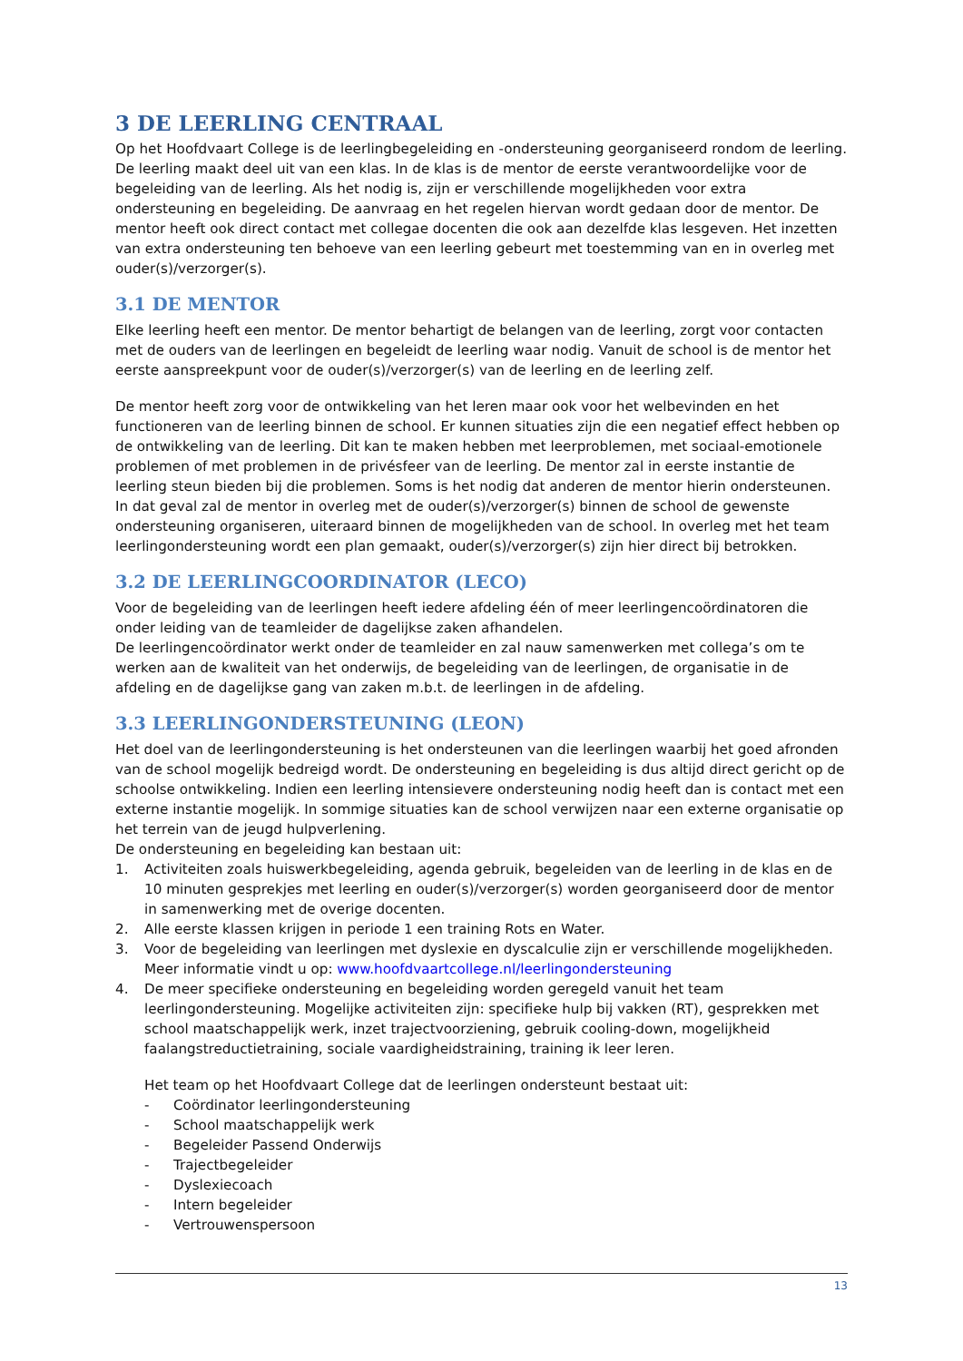3 DE LEERLING CENTRAAL
Op het Hoofdvaart College is de leerlingbegeleiding en -ondersteuning georganiseerd rondom de leerling. De leerling maakt deel uit van een klas. In de klas is de mentor de eerste verantwoordelijke voor de begeleiding van de leerling. Als het nodig is, zijn er verschillende mogelijkheden voor extra ondersteuning en begeleiding. De aanvraag en het regelen hiervan wordt gedaan door de mentor. De mentor heeft ook direct contact met collegae docenten die ook aan dezelfde klas lesgeven. Het inzetten van extra ondersteuning ten behoeve van een leerling gebeurt met toestemming van en in overleg met ouder(s)/verzorger(s).
3.1 DE MENTOR
Elke leerling heeft een mentor. De mentor behartigt de belangen van de leerling, zorgt voor contacten met de ouders van de leerlingen en begeleidt de leerling waar nodig. Vanuit de school is de mentor het eerste aanspreekpunt voor de ouder(s)/verzorger(s) van de leerling en de leerling zelf.
De mentor heeft zorg voor de ontwikkeling van het leren maar ook voor het welbevinden en het functioneren van de leerling binnen de school. Er kunnen situaties zijn die een negatief effect hebben op de ontwikkeling van de leerling. Dit kan te maken hebben met leerproblemen, met sociaal-emotionele problemen of met problemen in de privésfeer van de leerling. De mentor zal in eerste instantie de leerling steun bieden bij die problemen. Soms is het nodig dat anderen de mentor hierin ondersteunen. In dat geval zal de mentor in overleg met de ouder(s)/verzorger(s) binnen de school de gewenste ondersteuning organiseren, uiteraard binnen de mogelijkheden van de school. In overleg met het team leerlingondersteuning wordt een plan gemaakt, ouder(s)/verzorger(s) zijn hier direct bij betrokken.
3.2 DE LEERLINGCOORDINATOR (LECO)
Voor de begeleiding van de leerlingen heeft iedere afdeling één of meer leerlingencoördinatoren die onder leiding van de teamleider de dagelijkse zaken afhandelen.
De leerlingencoördinator werkt onder de teamleider en zal nauw samenwerken met collega’s om te werken aan de kwaliteit van het onderwijs, de begeleiding van de leerlingen, de organisatie in de afdeling en de dagelijkse gang van zaken m.b.t. de leerlingen in de afdeling.
3.3 LEERLINGONDERSTEUNING (LEON)
Het doel van de leerlingondersteuning is het ondersteunen van die leerlingen waarbij het goed afronden van de school mogelijk bedreigd wordt. De ondersteuning en begeleiding is dus altijd direct gericht op de schoolse ontwikkeling. Indien een leerling intensievere ondersteuning nodig heeft dan is contact met een externe instantie mogelijk. In sommige situaties kan de school verwijzen naar een externe organisatie op het terrein van de jeugd hulpverlening.
De ondersteuning en begeleiding kan bestaan uit:
1. Activiteiten zoals huiswerkbegeleiding, agenda gebruik, begeleiden van de leerling in de klas en de 10 minuten gesprekjes met leerling en ouder(s)/verzorger(s) worden georganiseerd door de mentor in samenwerking met de overige docenten.
2. Alle eerste klassen krijgen in periode 1 een training Rots en Water.
3. Voor de begeleiding van leerlingen met dyslexie en dyscalculie zijn er verschillende mogelijkheden. Meer informatie vindt u op: www.hoofdvaartcollege.nl/leerlingondersteuning
4. De meer specifieke ondersteuning en begeleiding worden geregeld vanuit het team leerlingondersteuning. Mogelijke activiteiten zijn: specifieke hulp bij vakken (RT), gesprekken met school maatschappelijk werk, inzet trajectvoorziening, gebruik cooling-down, mogelijkheid faalangstreductietraining, sociale vaardigheidstraining, training ik leer leren.
Het team op het Hoofdvaart College dat de leerlingen ondersteunt bestaat uit:
- Coördinator leerlingondersteuning
- School maatschappelijk werk
- Begeleider Passend Onderwijs
- Trajectbegeleider
- Dyslexiecoach
- Intern begeleider
- Vertrouwenspersoon
13